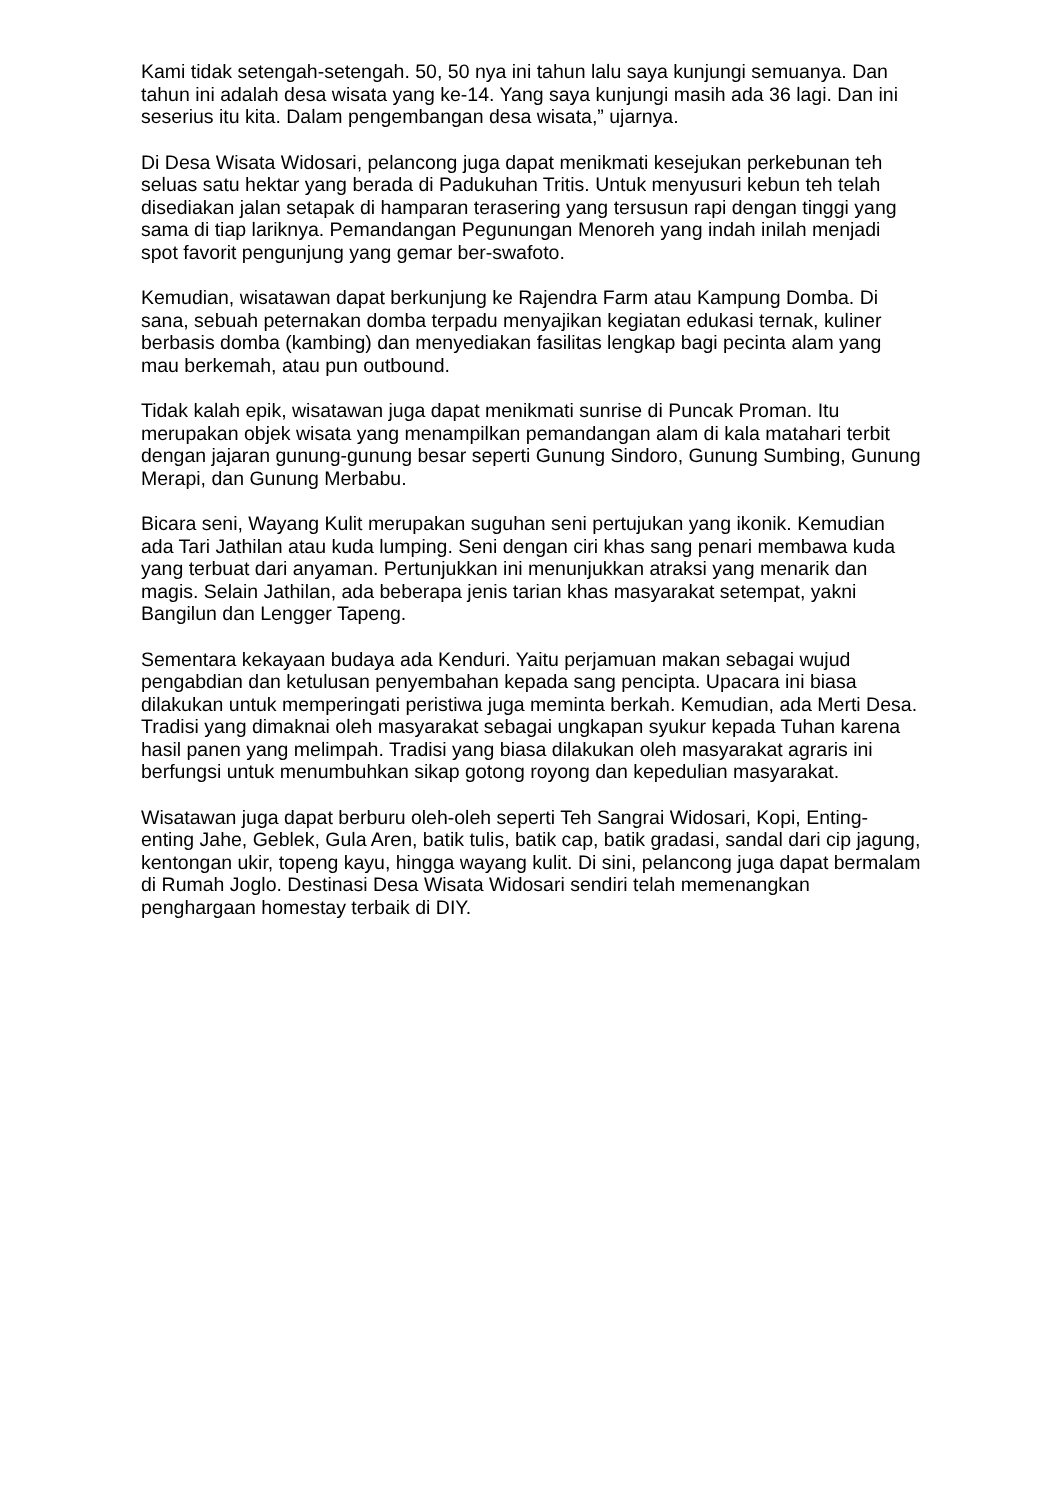Kami tidak setengah-setengah. 50, 50 nya ini tahun lalu saya kunjungi semuanya. Dan tahun ini adalah desa wisata yang ke-14. Yang saya kunjungi masih ada 36 lagi. Dan ini seserius itu kita. Dalam pengembangan desa wisata,” ujarnya.
Di Desa Wisata Widosari, pelancong juga dapat menikmati kesejukan perkebunan teh seluas satu hektar yang berada di Padukuhan Tritis. Untuk menyusuri kebun teh telah disediakan jalan setapak di hamparan terasering yang tersusun rapi dengan tinggi yang sama di tiap lariknya. Pemandangan Pegunungan Menoreh yang indah inilah menjadi spot favorit pengunjung yang gemar ber-swafoto.
Kemudian, wisatawan dapat berkunjung ke Rajendra Farm atau Kampung Domba. Di sana, sebuah peternakan domba terpadu menyajikan kegiatan edukasi ternak, kuliner berbasis domba (kambing) dan menyediakan fasilitas lengkap bagi pecinta alam yang mau berkemah, atau pun outbound.
Tidak kalah epik, wisatawan juga dapat menikmati sunrise di Puncak Proman. Itu merupakan objek wisata yang menampilkan pemandangan alam di kala matahari terbit dengan jajaran gunung-gunung besar seperti Gunung Sindoro, Gunung Sumbing, Gunung Merapi, dan Gunung Merbabu.
Bicara seni, Wayang Kulit merupakan suguhan seni pertujukan yang ikonik. Kemudian ada Tari Jathilan atau kuda lumping. Seni dengan ciri khas sang penari membawa kuda yang terbuat dari anyaman. Pertunjukkan ini menunjukkan atraksi yang menarik dan magis. Selain Jathilan, ada beberapa jenis tarian khas masyarakat setempat, yakni Bangilun dan Lengger Tapeng.
Sementara kekayaan budaya ada Kenduri. Yaitu perjamuan makan sebagai wujud pengabdian dan ketulusan penyembahan kepada sang pencipta. Upacara ini biasa dilakukan untuk memperingati peristiwa juga meminta berkah. Kemudian, ada Merti Desa. Tradisi yang dimaknai oleh masyarakat sebagai ungkapan syukur kepada Tuhan karena hasil panen yang melimpah. Tradisi yang biasa dilakukan oleh masyarakat agraris ini berfungsi untuk menumbuhkan sikap gotong royong dan kepedulian masyarakat.
Wisatawan juga dapat berburu oleh-oleh seperti Teh Sangrai Widosari, Kopi, Enting-enting Jahe, Geblek, Gula Aren, batik tulis, batik cap, batik gradasi, sandal dari cip jagung, kentongan ukir, topeng kayu, hingga wayang kulit. Di sini, pelancong juga dapat bermalam di Rumah Joglo. Destinasi Desa Wisata Widosari sendiri telah memenangkan penghargaan homestay terbaik di DIY.